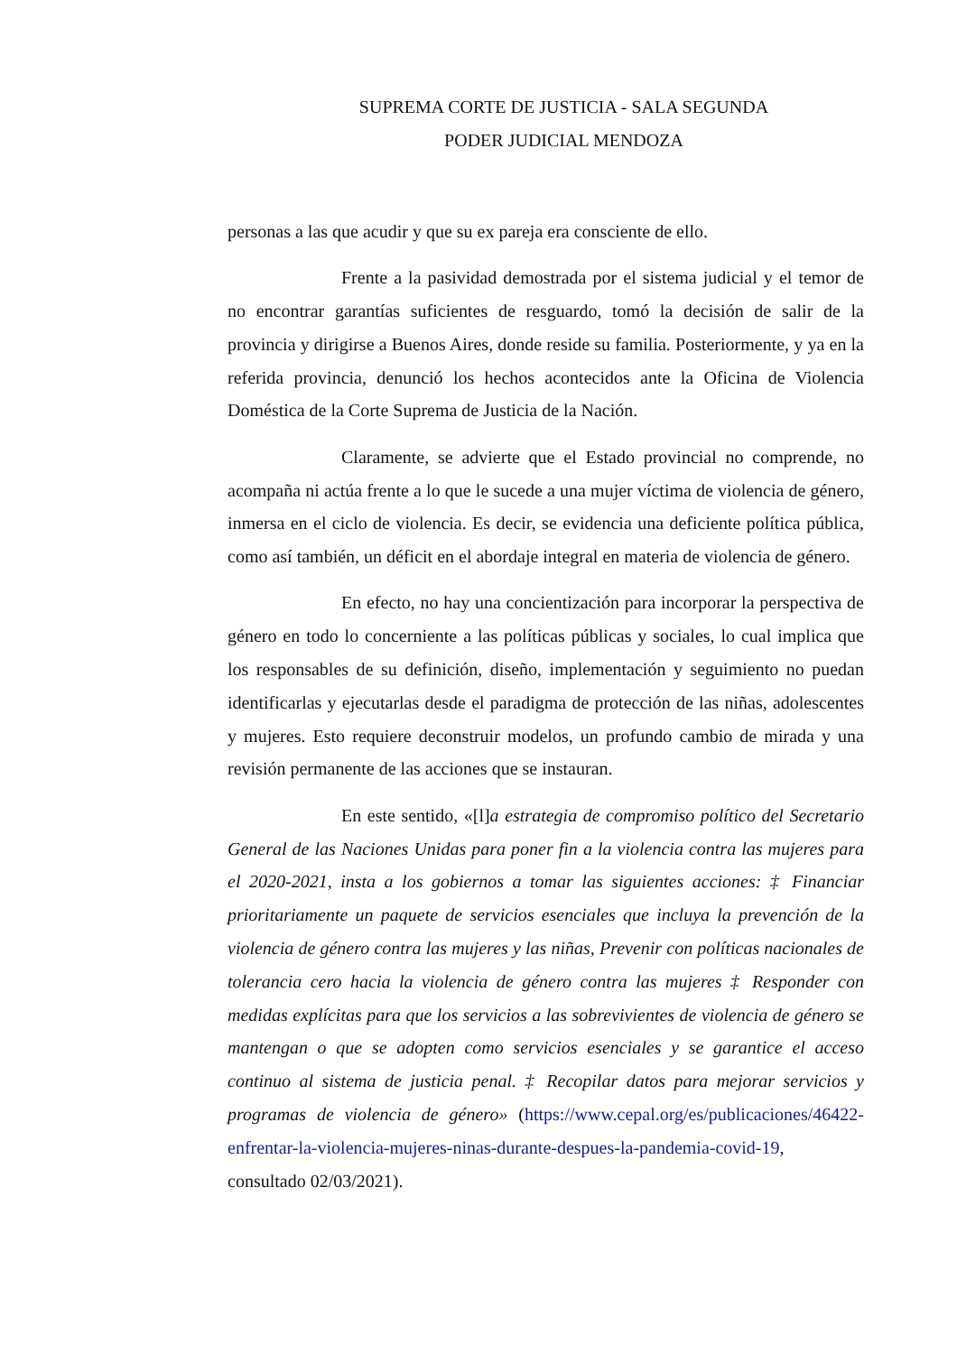SUPREMA CORTE DE JUSTICIA - SALA SEGUNDA
PODER JUDICIAL MENDOZA
personas a las que acudir y que su ex pareja era consciente de ello.
Frente a la pasividad demostrada por el sistema judicial y el temor de no encontrar garantías suficientes de resguardo, tomó la decisión de salir de la provincia y dirigirse a Buenos Aires, donde reside su familia. Posteriormente, y ya en la referida provincia, denunció los hechos acontecidos ante la Oficina de Violencia Doméstica de la Corte Suprema de Justicia de la Nación.
Claramente, se advierte que el Estado provincial no comprende, no acompaña ni actúa frente a lo que le sucede a una mujer víctima de violencia de género, inmersa en el ciclo de violencia. Es decir, se evidencia una deficiente política pública, como así también, un déficit en el abordaje integral en materia de violencia de género.
En efecto, no hay una concientización para incorporar la perspectiva de género en todo lo concerniente a las políticas públicas y sociales, lo cual implica que los responsables de su definición, diseño, implementación y seguimiento no puedan identificarlas y ejecutarlas desde el paradigma de protección de las niñas, adolescentes y mujeres. Esto requiere deconstruir modelos, un profundo cambio de mirada y una revisión permanente de las acciones que se instauran.
En este sentido, «[l]a estrategia de compromiso político del Secretario General de las Naciones Unidas para poner fin a la violencia contra las mujeres para el 2020-2021, insta a los gobiernos a tomar las siguientes acciones: ‡ Financiar prioritariamente un paquete de servicios esenciales que incluya la prevención de la violencia de género contra las mujeres y las niñas, Prevenir con políticas nacionales de tolerancia cero hacia la violencia de género contra las mujeres ‡ Responder con medidas explícitas para que los servicios a las sobrevivientes de violencia de género se mantengan o que se adopten como servicios esenciales y se garantice el acceso continuo al sistema de justicia penal. ‡ Recopilar datos para mejorar servicios y programas de violencia de género» (https://www.cepal.org/es/publicaciones/46422-enfrentar-la-violencia-mujeres-ninas-durante-despues-la-pandemia-covid-19, consultado 02/03/2021).